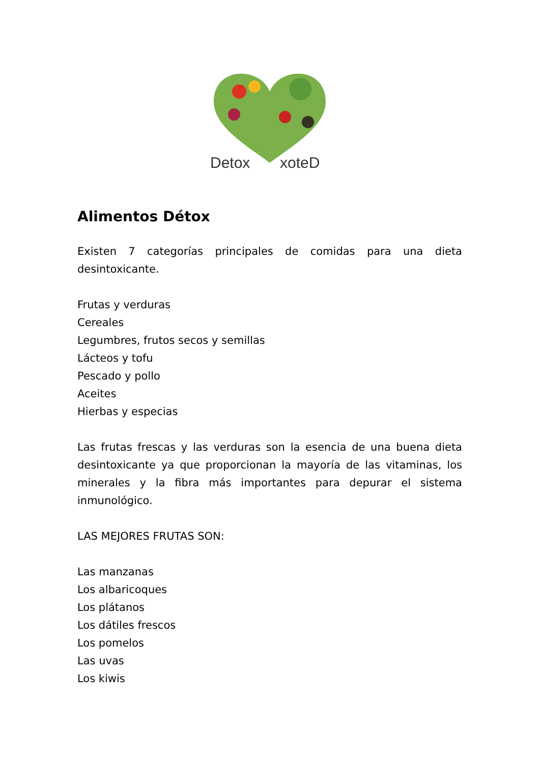Detox
xoteD
Alimentos Détox
Existen 7 categorías principales de comidas para una dieta desintoxicante.
Frutas y verduras
Cereales
Legumbres, frutos secos y semillas
Lácteos y tofu
Pescado y pollo
Aceites
Hierbas y especias
Las frutas frescas y las verduras son la esencia de una buena dieta desintoxicante ya que proporcionan la mayoría de las vitaminas, los minerales y la fibra más importantes para depurar el sistema inmunológico.
LAS MEJORES FRUTAS SON:
Las manzanas
Los albaricoques
Los plátanos
Los dátiles frescos
Los pomelos
Las uvas
Los kiwis